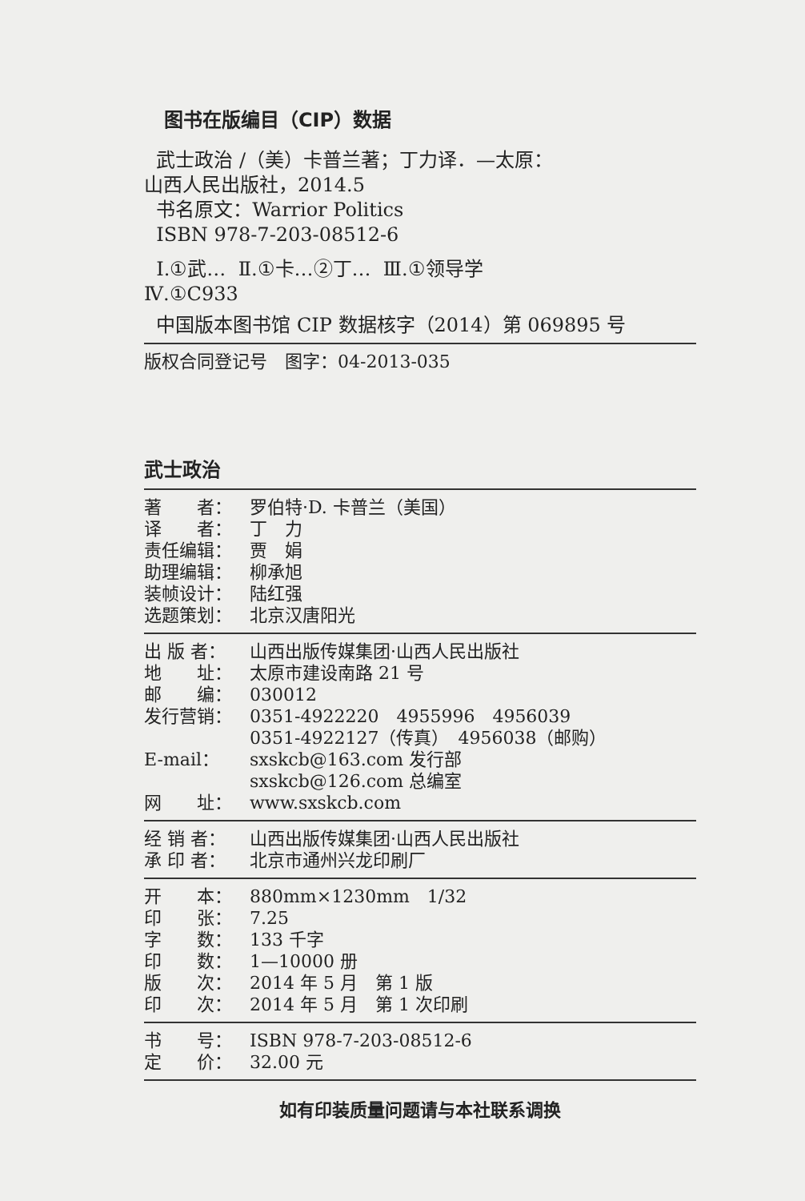图书在版编目（CIP）数据
武士政治 /（美）卡普兰著；丁力译．—太原：
山西人民出版社，2014.5
书名原文：Warrior Politics
ISBN 978-7-203-08512-6
Ⅰ.①武… Ⅱ.①卡…②丁… Ⅲ.①领导学
Ⅳ.①C933
中国版本图书馆 CIP 数据核字（2014）第 069895 号
版权合同登记号　图字：04-2013-035
武士政治
著　　者： 罗伯特·D. 卡普兰（美国）
译　　者： 丁　力
责任编辑： 贾　娟
助理编辑： 柳承旭
装帧设计： 陆红强
选题策划： 北京汉唐阳光
出 版 者： 山西出版传媒集团·山西人民出版社
地　　址： 太原市建设南路 21 号
邮　　编： 030012
发行营销： 0351-4922220　4955996　4956039
0351-4922127（传真）　4956038（邮购）
E-mail： sxskcb@163.com 发行部
sxskcb@126.com 总编室
网　　址： www.sxskcb.com
经 销 者： 山西出版传媒集团·山西人民出版社
承 印 者： 北京市通州兴龙印刷厂
开　　本： 880mm×1230mm　1/32
印　　张： 7.25
字　　数： 133 千字
印　　数： 1—10000 册
版　　次： 2014 年 5 月　第 1 版
印　　次： 2014 年 5 月　第 1 次印刷
书　　号： ISBN 978-7-203-08512-6
定　　价： 32.00 元
如有印装质量问题请与本社联系调换